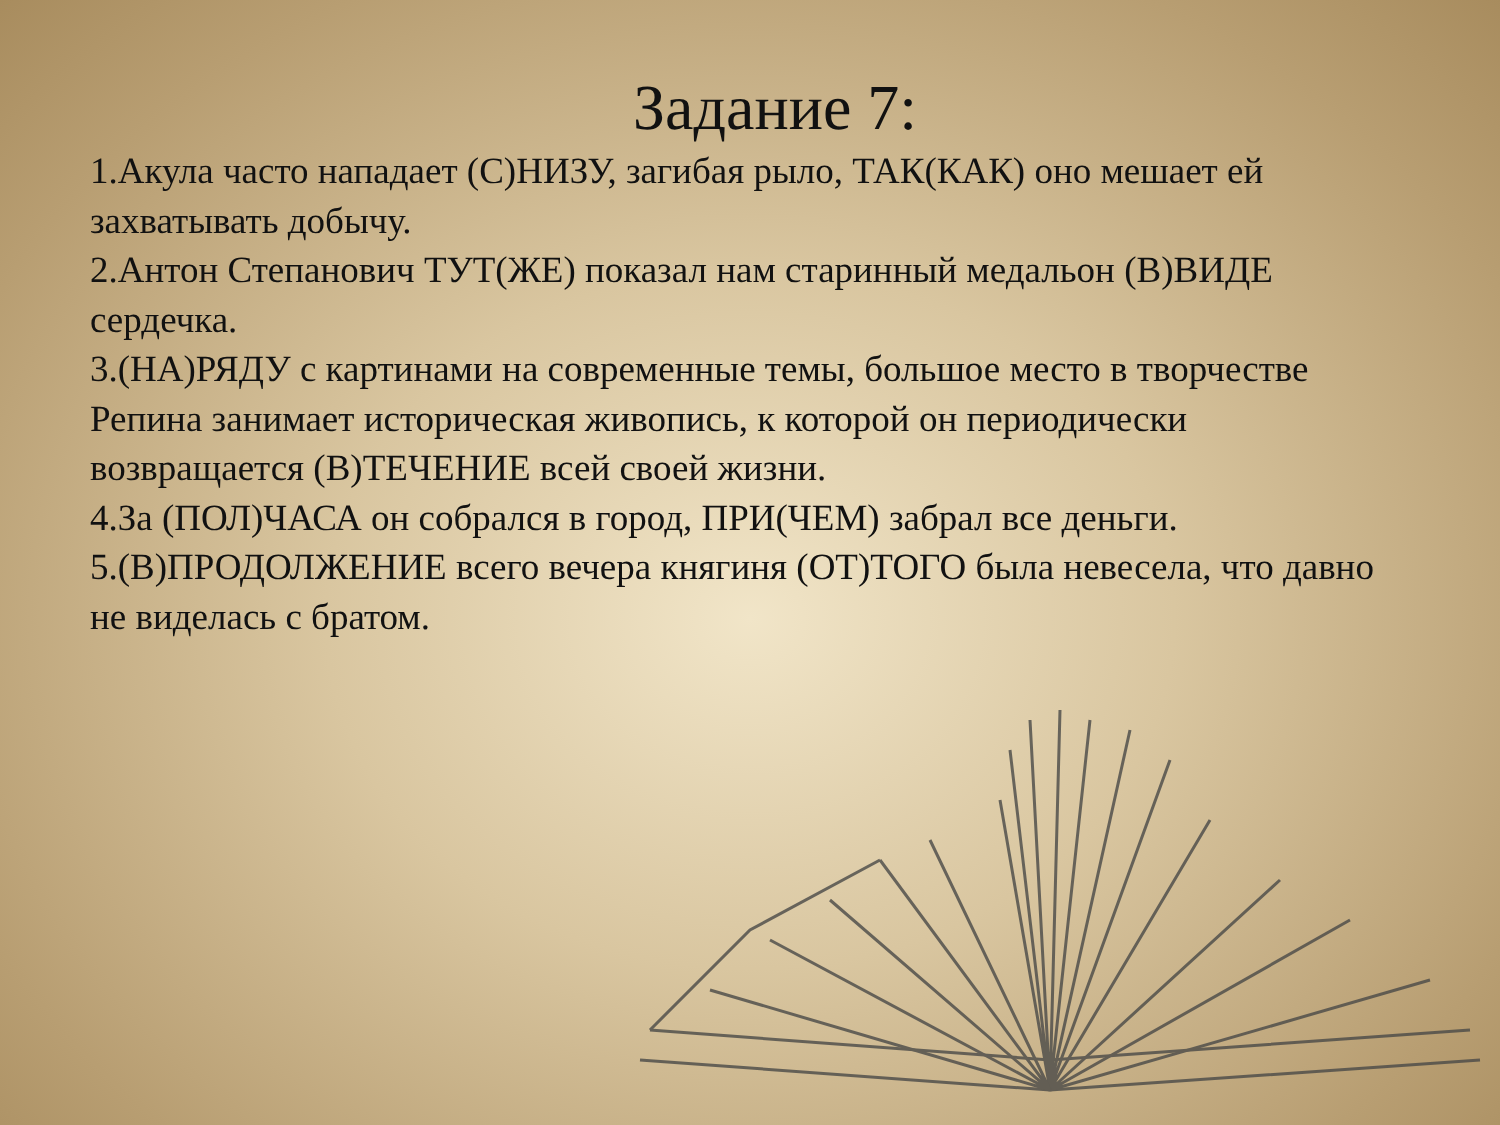Задание 7:
1.Акула часто нападает (С)НИЗУ, загибая рыло, ТАК(КАК) оно мешает ей захватывать добычу.
2.Антон Степанович ТУТ(ЖЕ) показал нам старинный медальон (В)ВИДЕ сердечка.
3.(НА)РЯДУ с картинами на современные темы, большое место в творчестве Репина занимает историческая живопись, к которой он периодически возвращается (В)ТЕЧЕНИЕ всей своей жизни.
4.За (ПОЛ)ЧАСА он собрался в город, ПРИ(ЧЕМ) забрал все деньги.
5.(В)ПРОДОЛЖЕНИЕ всего вечера княгиня (ОТ)ТОГО была невесела, что давно не виделась с братом.